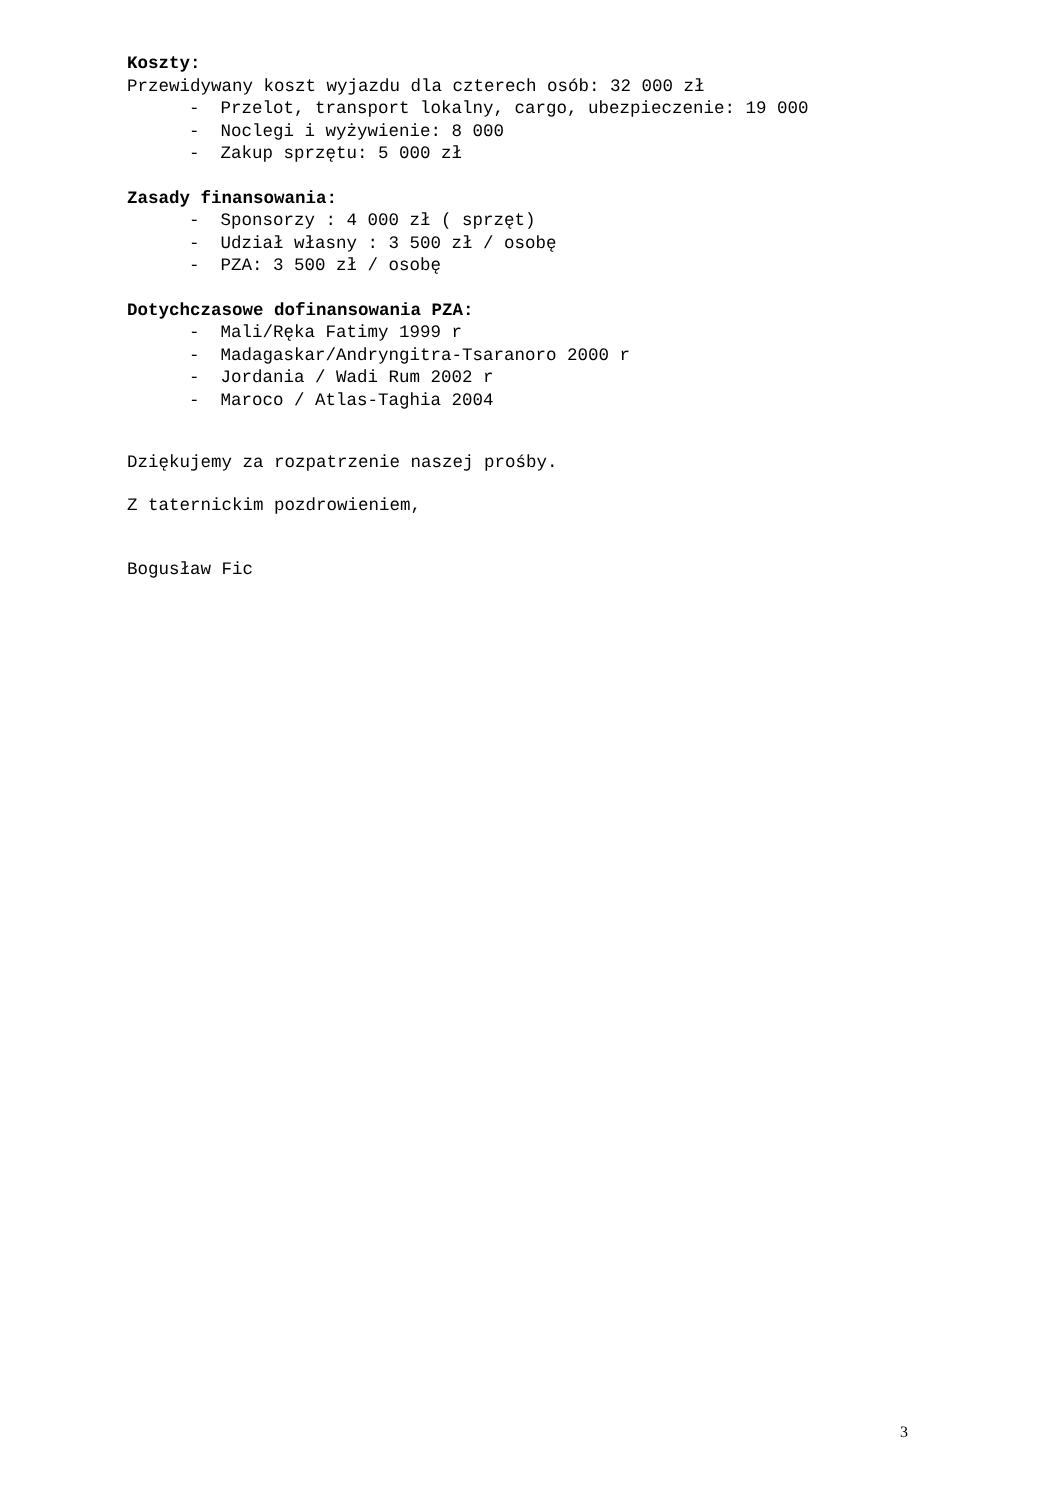Koszty:
Przewidywany koszt wyjazdu dla czterech osób: 32 000 zł
- Przelot, transport lokalny, cargo, ubezpieczenie: 19 000
- Noclegi i wyżywienie: 8 000
- Zakup sprzętu: 5 000 zł
Zasady finansowania:
- Sponsorzy : 4 000 zł ( sprzęt)
- Udział własny : 3 500 zł / osobę
- PZA: 3 500 zł / osobę
Dotychczasowe dofinansowania PZA:
- Mali/Ręka Fatimy 1999 r
- Madagaskar/Andryngitra-Tsaranoro 2000 r
- Jordania / Wadi Rum 2002 r
- Maroco / Atlas-Taghia 2004
Dziękujemy za rozpatrzenie naszej prośby.
Z taternickim pozdrowieniem,
Bogusław Fic
3